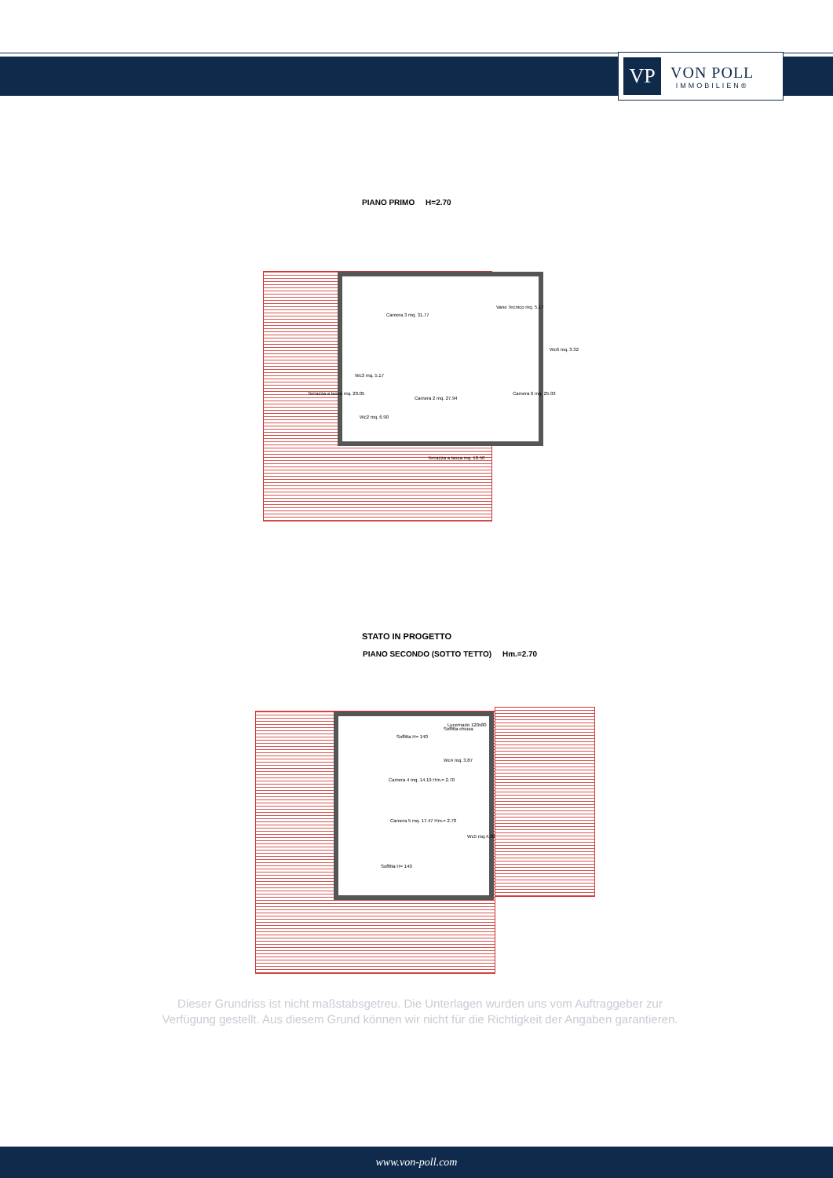VP
VON POLL
IMMOBILIEN®
PIANO PRIMO H=2.70
Camera 3 mq. 31.77
Camera 2 mq. 27.94
Camera 6 mq. 25.93
Vano Tecnico mq. 5.17
Wc6 mq. 3.32
Wc3 mq. 5.17
Wc2 mq. 6.90
Terrazza a tasca mq. 20.05
Terrazza a tasca mq. 18.50
STATO IN PROGETTO
PIANO SECONDO (SOTTO TETTO) Hm.=2.70
Lucernario 120x80
Soffitta H= 140
Soffitta chiusa
Camera 4 mq. 14.19 Hm.= 2.70
Camera 5 mq. 17.47 Hm.= 2.70
Wc4 mq. 3.87
Wc5 mq.4.30
Soffitta H= 140
Dieser Grundriss ist nicht maßstabsgetreu. Die Unterlagen wurden uns vom Auftraggeber zur Verfügung gestellt. Aus diesem Grund können wir nicht für die Richtigkeit der Angaben garantieren.
www.von-poll.com